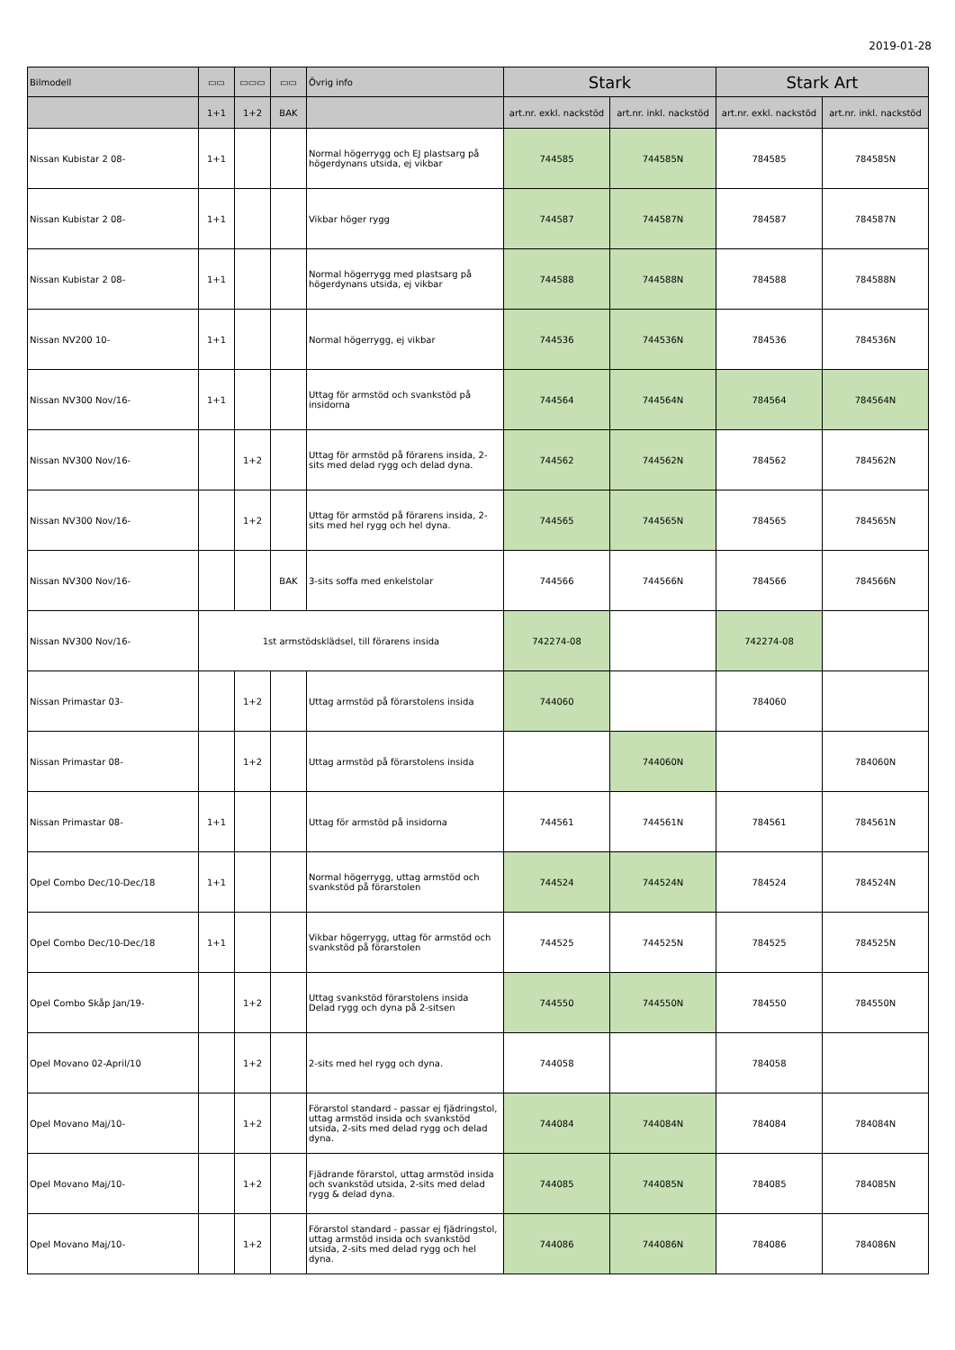2019-01-28
| Bilmodell | ▭▭ | ▭▭▭ | ▭▭ | Övrig info | Stark | | Stark Art | |
| --- | --- | --- | --- | --- | --- | --- | --- | --- |
| | 1+1 | 1+2 | BAK | | art.nr. exkl. nackstöd | art.nr. inkl. nackstöd | art.nr. exkl. nackstöd | art.nr. inkl. nackstöd |
| Nissan Kubistar 2 08- | 1+1 | | | Normal högerrygg och EJ plastsarg på högerdynans utsida, ej vikbar | 744585 | 744585N | 784585 | 784585N |
| Nissan Kubistar 2 08- | 1+1 | | | Vikbar höger rygg | 744587 | 744587N | 784587 | 784587N |
| Nissan Kubistar 2 08- | 1+1 | | | Normal högerrygg med plastsarg på högerdynans utsida, ej vikbar | 744588 | 744588N | 784588 | 784588N |
| Nissan NV200 10- | 1+1 | | | Normal högerrygg, ej vikbar | 744536 | 744536N | 784536 | 784536N |
| Nissan NV300 Nov/16- | 1+1 | | | Uttag för armstöd och svankstöd på insidorna | 744564 | 744564N | 784564 | 784564N |
| Nissan NV300 Nov/16- | | 1+2 | | Uttag för armstöd på förarens insida, 2-sits med delad rygg och delad dyna. | 744562 | 744562N | 784562 | 784562N |
| Nissan NV300 Nov/16- | | 1+2 | | Uttag för armstöd på förarens insida, 2-sits med hel rygg och hel dyna. | 744565 | 744565N | 784565 | 784565N |
| Nissan NV300 Nov/16- | | | BAK | 3-sits soffa med enkelstolar | 744566 | 744566N | 784566 | 784566N |
| Nissan NV300 Nov/16- | 1st armstödsklädsel, till förarens insida | | | | 742274-08 | | 742274-08 | |
| Nissan Primastar 03- | | 1+2 | | Uttag armstöd på förarstolens insida | 744060 | | 784060 | |
| Nissan Primastar 08- | | 1+2 | | Uttag armstöd på förarstolens insida | | 744060N | | 784060N |
| Nissan Primastar 08- | 1+1 | | | Uttag för armstöd på insidorna | 744561 | 744561N | 784561 | 784561N |
| Opel Combo Dec/10-Dec/18 | 1+1 | | | Normal högerrygg, uttag armstöd och svankstöd på förarstolen | 744524 | 744524N | 784524 | 784524N |
| Opel Combo Dec/10-Dec/18 | 1+1 | | | Vikbar högerrygg, uttag för armstöd och svankstöd på förarstolen | 744525 | 744525N | 784525 | 784525N |
| Opel Combo Skåp Jan/19- | | 1+2 | | Uttag svankstöd förarstolens insida Delad rygg och dyna på 2-sitsen | 744550 | 744550N | 784550 | 784550N |
| Opel Movano 02-April/10 | | 1+2 | | 2-sits med hel rygg och dyna. | 744058 | | 784058 | |
| Opel Movano Maj/10- | | 1+2 | | Förarstol standard - passar ej fjädringstol, uttag armstöd insida och svankstöd utsida, 2-sits med delad rygg och delad dyna. | 744084 | 744084N | 784084 | 784084N |
| Opel Movano Maj/10- | | 1+2 | | Fjädrande förarstol, uttag armstöd insida och svankstöd utsida, 2-sits med delad rygg & delad dyna. | 744085 | 744085N | 784085 | 784085N |
| Opel Movano Maj/10- | | 1+2 | | Förarstol standard - passar ej fjädringstol, uttag armstöd insida och svankstöd utsida, 2-sits med delad rygg och hel dyna. | 744086 | 744086N | 784086 | 784086N |